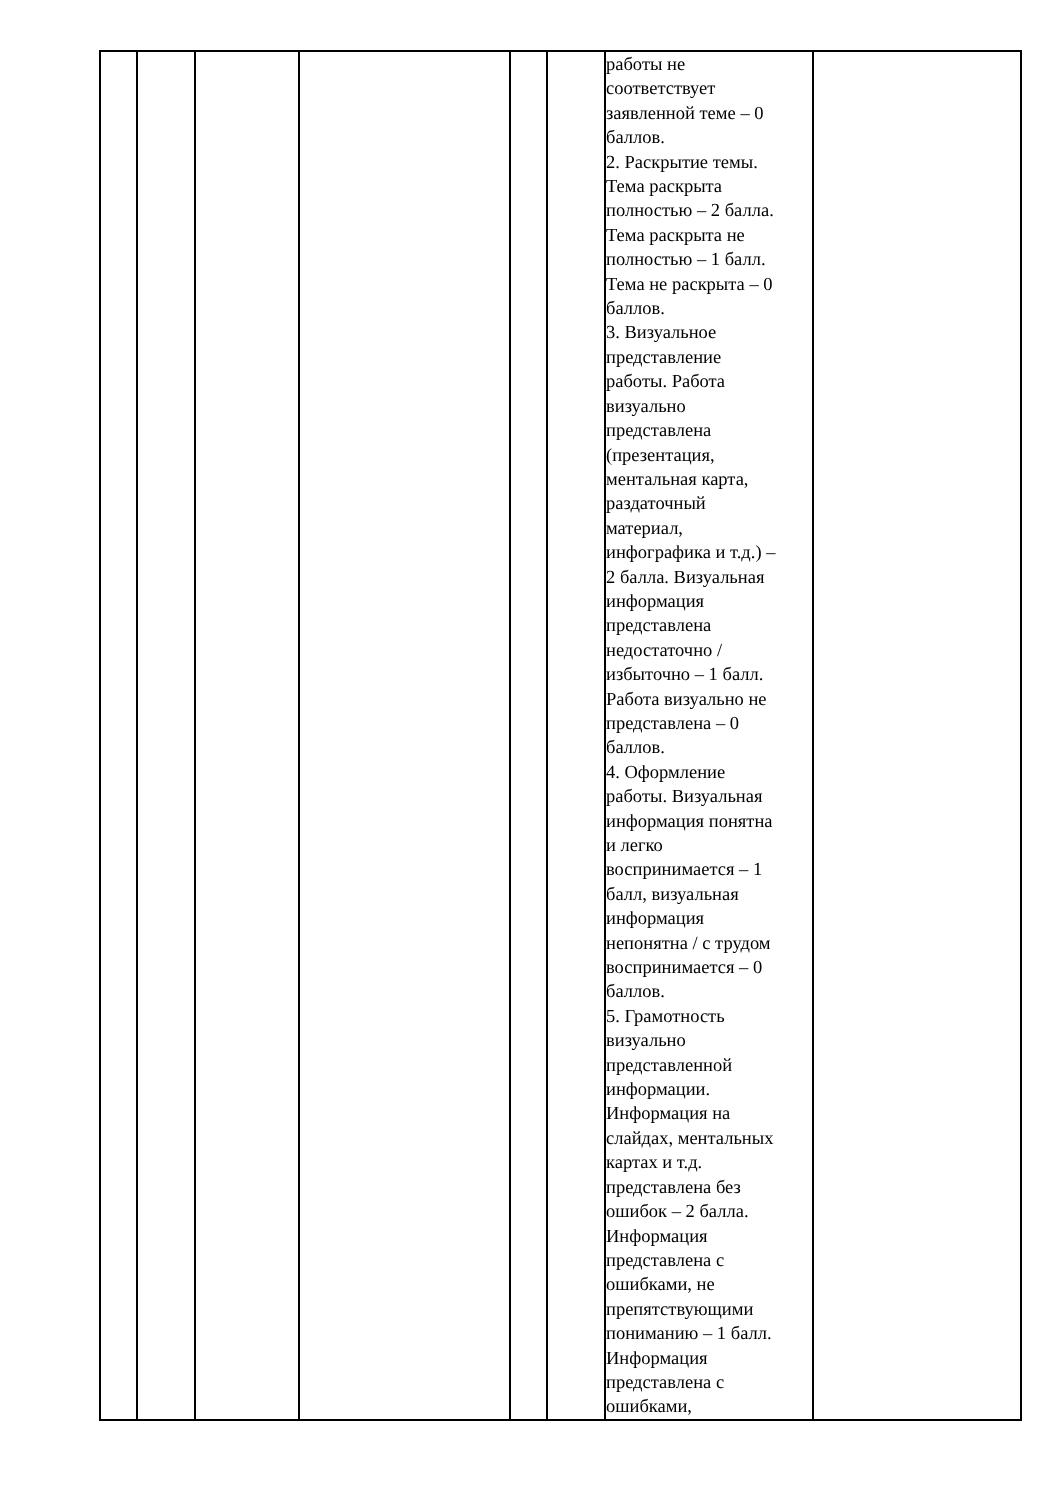| | | | | | | работы не соответствует заявленной теме – 0 баллов. 2. Раскрытие темы. Тема раскрыта полностью – 2 балла. Тема раскрыта не полностью – 1 балл. Тема не раскрыта – 0 баллов. 3. Визуальное представление работы. Работа визуально представлена (презентация, ментальная карта, раздаточный материал, инфографика и т.д.) – 2 балла. Визуальная информация представлена недостаточно / избыточно – 1 балл. Работа визуально не представлена – 0 баллов. 4. Оформление работы. Визуальная информация понятна и легко воспринимается – 1 балл, визуальная информация непонятна / с трудом воспринимается – 0 баллов. 5. Грамотность визуально представленной информации. Информация на слайдах, ментальных картах и т.д. представлена без ошибок – 2 балла. Информация представлена с ошибками, не препятствующими пониманию – 1 балл. Информация представлена с ошибками, | |